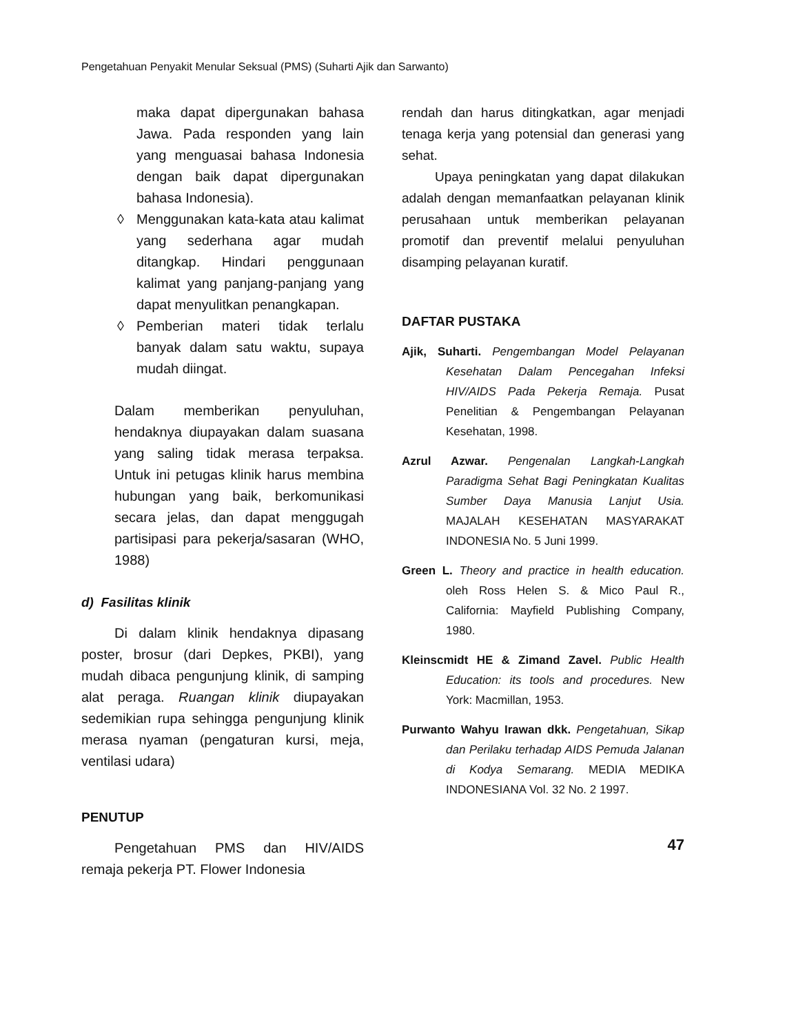Pengetahuan Penyakit Menular Seksual (PMS) (Suharti Ajik dan Sarwanto)
maka dapat dipergunakan bahasa Jawa. Pada responden yang lain yang menguasai bahasa Indonesia dengan baik dapat dipergunakan bahasa Indonesia).
◊ Menggunakan kata-kata atau kalimat yang sederhana agar mudah ditangkap. Hindari penggunaan kalimat yang panjang-panjang yang dapat menyulitkan penangkapan.
◊ Pemberian materi tidak terlalu banyak dalam satu waktu, supaya mudah diingat.
Dalam memberikan penyuluhan, hendaknya diupayakan dalam suasana yang saling tidak merasa terpaksa. Untuk ini petugas klinik harus membina hubungan yang baik, berkomunikasi secara jelas, dan dapat menggugah partisipasi para pekerja/sasaran (WHO, 1988)
d) Fasilitas klinik
Di dalam klinik hendaknya dipasang poster, brosur (dari Depkes, PKBI), yang mudah dibaca pengunjung klinik, di samping alat peraga. Ruangan klinik diupayakan sedemikian rupa sehingga pengunjung klinik merasa nyaman (pengaturan kursi, meja, ventilasi udara)
PENUTUP
Pengetahuan PMS dan HIV/AIDS remaja pekerja PT. Flower Indonesia
rendah dan harus ditingkatkan, agar menjadi tenaga kerja yang potensial dan generasi yang sehat.
Upaya peningkatan yang dapat dilakukan adalah dengan memanfaatkan pelayanan klinik perusahaan untuk memberikan pelayanan promotif dan preventif melalui penyuluhan disamping pelayanan kuratif.
DAFTAR PUSTAKA
Ajik, Suharti. Pengembangan Model Pelayanan Kesehatan Dalam Pencegahan Infeksi HIV/AIDS Pada Pekerja Remaja. Pusat Penelitian & Pengembangan Pelayanan Kesehatan, 1998.
Azrul Azwar. Pengenalan Langkah-Langkah Paradigma Sehat Bagi Peningkatan Kualitas Sumber Daya Manusia Lanjut Usia. MAJALAH KESEHATAN MASYARAKAT INDONESIA No. 5 Juni 1999.
Green L. Theory and practice in health education. oleh Ross Helen S. & Mico Paul R., California: Mayfield Publishing Company, 1980.
Kleinscmidt HE & Zimand Zavel. Public Health Education: its tools and procedures. New York: Macmillan, 1953.
Purwanto Wahyu Irawan dkk. Pengetahuan, Sikap dan Perilaku terhadap AIDS Pemuda Jalanan di Kodya Semarang. MEDIA MEDIKA INDONESIANA Vol. 32 No. 2 1997.
47